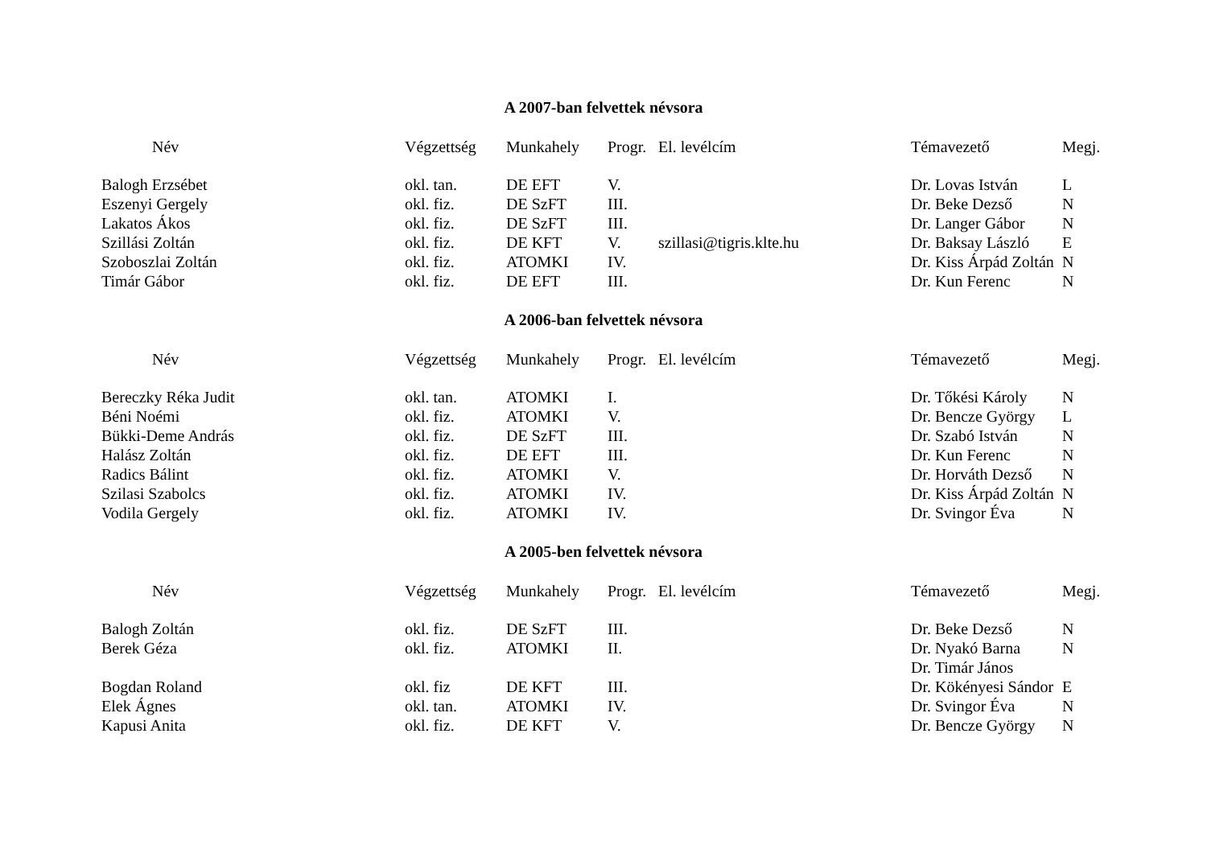A 2007-ban felvettek névsora
| Név | Végzettség | Munkahely | Progr. | El. levélcím | Témavezető | Megj. |
| --- | --- | --- | --- | --- | --- | --- |
| Balogh Erzsébet | okl. tan. | DE EFT | V. | | Dr. Lovas István | L |
| Eszenyi Gergely | okl. fiz. | DE SzFT | III. | | Dr. Beke Dezső | N |
| Lakatos Ákos | okl. fiz. | DE SzFT | III. | | Dr. Langer Gábor | N |
| Szillási Zoltán | okl. fiz. | DE KFT | V. | szillasi@tigris.klte.hu | Dr. Baksay László | E |
| Szoboszlai Zoltán | okl. fiz. | ATOMKI | IV. | | Dr. Kiss Árpád Zoltán | N |
| Timár Gábor | okl. fiz. | DE EFT | III. | | Dr. Kun Ferenc | N |
A 2006-ban felvettek névsora
| Név | Végzettség | Munkahely | Progr. | El. levélcím | Témavezető | Megj. |
| --- | --- | --- | --- | --- | --- | --- |
| Bereczky Réka Judit | okl. tan. | ATOMKI | I. | | Dr. Tőkési Károly | N |
| Béni Noémi | okl. fiz. | ATOMKI | V. | | Dr. Bencze György | L |
| Bükki-Deme András | okl. fiz. | DE SzFT | III. | | Dr. Szabó István | N |
| Halász Zoltán | okl. fiz. | DE EFT | III. | | Dr. Kun Ferenc | N |
| Radics Bálint | okl. fiz. | ATOMKI | V. | | Dr. Horváth Dezső | N |
| Szilasi Szabolcs | okl. fiz. | ATOMKI | IV. | | Dr. Kiss Árpád Zoltán | N |
| Vodila Gergely | okl. fiz. | ATOMKI | IV. | | Dr. Svingor Éva | N |
A 2005-ben felvettek névsora
| Név | Végzettség | Munkahely | Progr. | El. levélcím | Témavezető | Megj. |
| --- | --- | --- | --- | --- | --- | --- |
| Balogh Zoltán | okl. fiz. | DE SzFT | III. | | Dr. Beke Dezső | N |
| Berek Géza | okl. fiz. | ATOMKI | II. | | Dr. Nyakó Barna | N |
| | | | | | Dr. Timár János | |
| Bogdan Roland | okl. fiz | DE KFT | III. | | Dr. Kökényesi Sándor | E |
| Elek Ágnes | okl. tan. | ATOMKI | IV. | | Dr. Svingor Éva | N |
| Kapusi Anita | okl. fiz. | DE KFT | V. | | Dr. Bencze György | N |